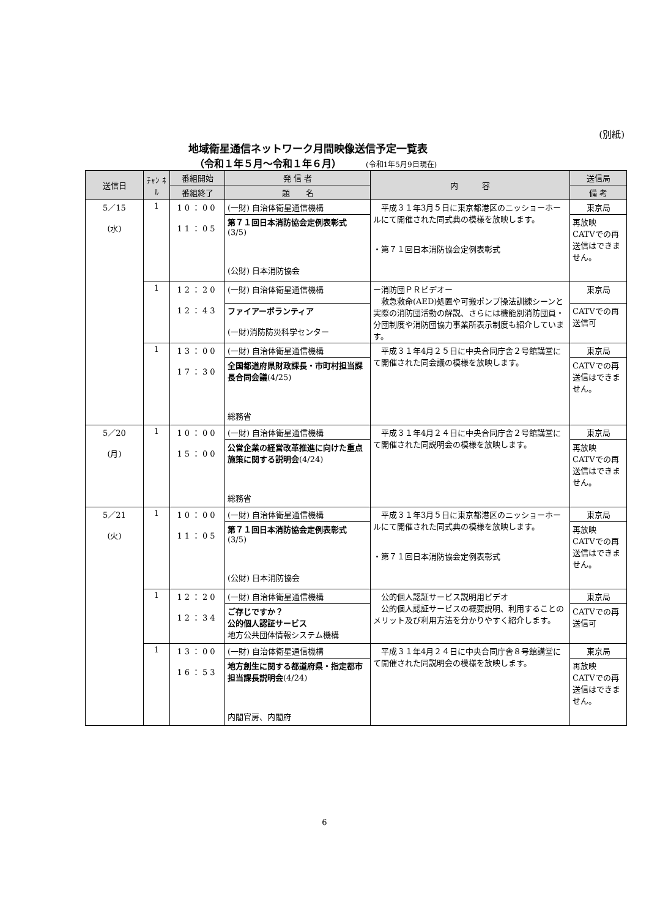(別紙)
地域衛星通信ネットワーク月間映像送信予定一覧表
（令和１年５月～令和１年６月） (令和1年5月9日現在)
| 送信日 | ﾁｬﾝ ﾈﾙ | 番組開始 | 発 信 者 | 内 容 | 送信局 |
| --- | --- | --- | --- | --- | --- |
| | | 番組終了 | 題 名 | | 備 考 |
| 5／15 (水) | 1 | 10：00 11：05 | (一財) 自治体衛星通信機構 | 平成３１年3月５日に東京都港区のニッショーホールにて開催された同式典の模様を放映します。 ・第７１回日本消防協会定例表彰式 | 東京局 |
| | | | 第７１回日本消防協会定例表彰式 (3/5) (公財) 日本消防協会 | | 再放映 CATVでの再送信はできません。 |
| | 1 | 12：20 12：43 | (一財) 自治体衛星通信機構 | ー消防団ＰＲビデオー 救急救命(AED)処置や可搬ポンプ操法訓練シーンと実際の消防団活動の解説、さらには機能別消防団員・分団制度や消防団協力事業所表示制度も紹介しています。 | 東京局 |
| | | | ファイアーボランティア (一財)消防防災科学センター | | CATVでの再送信可 |
| | 1 | 13：00 17：30 | (一財) 自治体衛星通信機構 | 平成３１年4月２５日に中央合同庁舎２号館講堂にて開催された同会議の模様を放映します。 | 東京局 |
| | | | 全国都道府県財政課長・市町村担当課長合同会議 (4/25) 総務省 | | CATVでの再送信はできません。 |
| 5／20 (月) | 1 | 10：00 15：00 | (一財) 自治体衛星通信機構 | 平成３１年4月２４日に中央合同庁舎２号館講堂にて開催された同説明会の模様を放映します。 | 東京局 |
| | | | 公営企業の経営改革推進に向けた重点施策に関する説明会 (4/24) 総務省 | | 再放映 CATVでの再送信はできません。 |
| 5／21 (火) | 1 | 10：00 11：05 | (一財) 自治体衛星通信機構 | 平成３１年3月５日に東京都港区のニッショーホールにて開催された同式典の模様を放映します。 ・第７１回日本消防協会定例表彰式 | 東京局 |
| | | | 第７１回日本消防協会定例表彰式 (3/5) (公財) 日本消防協会 | | 再放映 CATVでの再送信はできません。 |
| | 1 | 12：20 12：34 | (一財) 自治体衛星通信機構 | 公的個人認証サービス説明用ビデオ 公的個人認証サービスの概要説明、利用することのメリット及び利用方法を分かりやすく紹介します。 | 東京局 |
| | | | ご存じですか？ 公的個人認証サービス 地方公共団体情報システム機構 | | CATVでの再送信可 |
| | 1 | 13：00 16：53 | (一財) 自治体衛星通信機構 | 平成３１年4月２４日に中央合同庁舎８号館講堂にて開催された同説明会の模様を放映します。 | 東京局 |
| | | | 地方創生に関する都道府県・指定都市担当課長説明会 (4/24) 内閣官房、内閣府 | | 再放映 CATVでの再送信はできません。 |
6